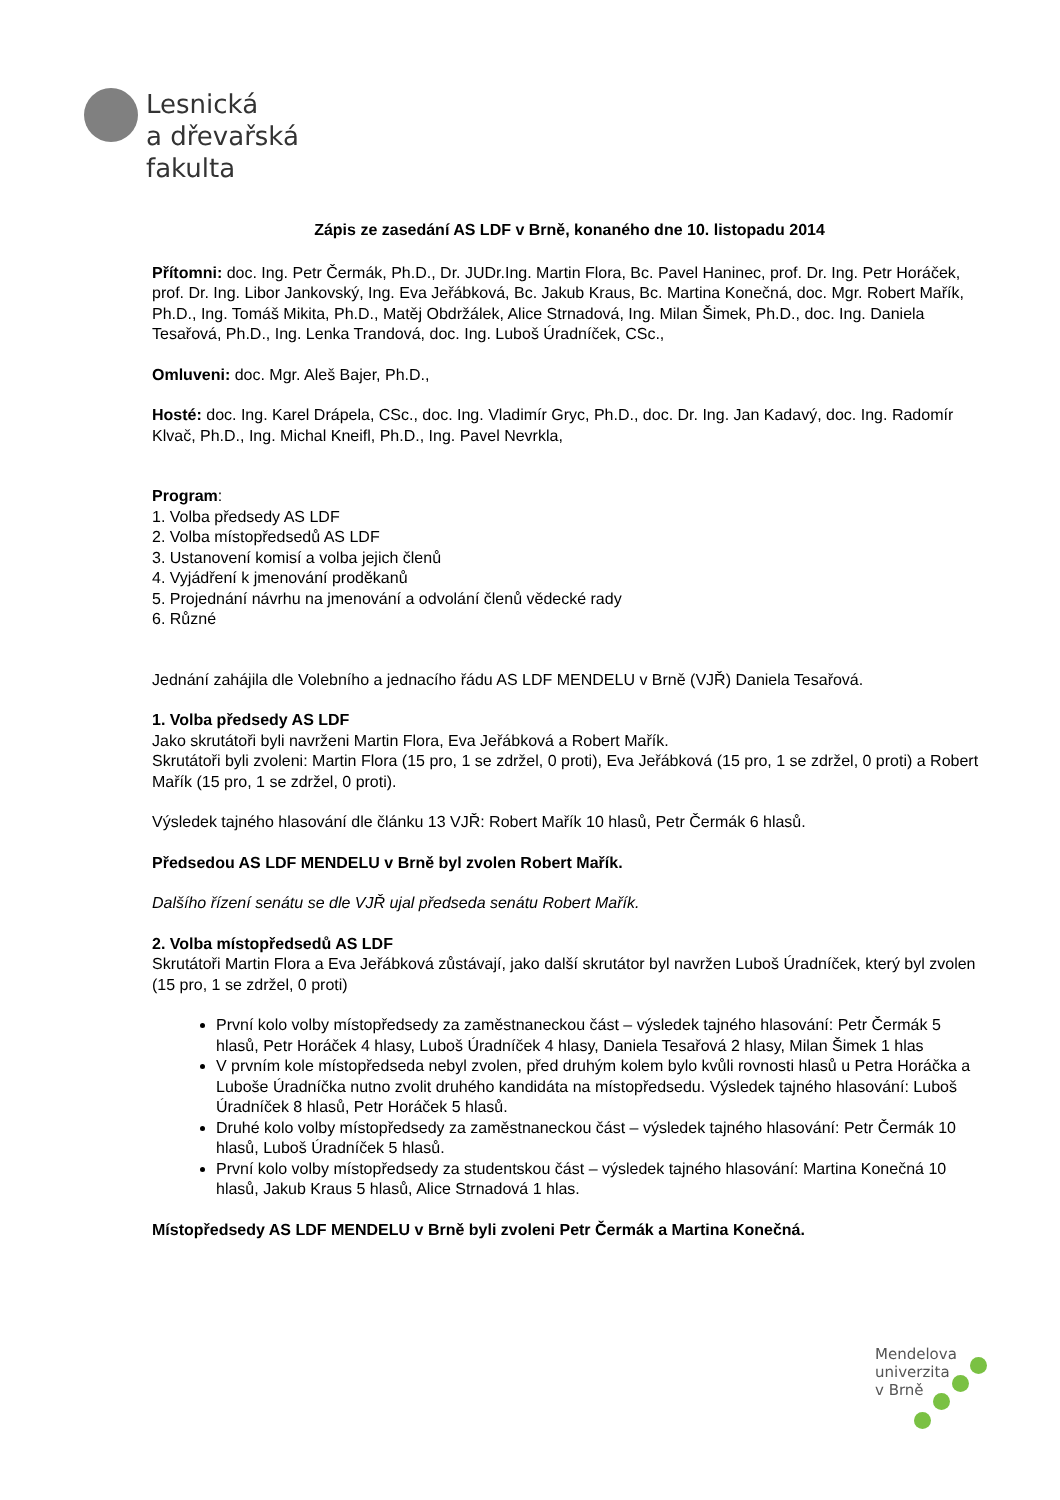Lesnická
a dřevařská
fakulta
Zápis ze zasedání AS LDF v Brně, konaného dne 10. listopadu 2014
Přítomni: doc. Ing. Petr Čermák, Ph.D., Dr. JUDr.Ing. Martin Flora, Bc. Pavel Haninec, prof. Dr. Ing. Petr Horáček, prof. Dr. Ing. Libor Jankovský, Ing. Eva Jeřábková, Bc. Jakub Kraus, Bc. Martina Konečná, doc. Mgr. Robert Mařík, Ph.D., Ing. Tomáš Mikita, Ph.D., Matěj Obdržálek, Alice Strnadová, Ing. Milan Šimek, Ph.D., doc. Ing. Daniela Tesařová, Ph.D., Ing. Lenka Trandová, doc. Ing. Luboš Úradníček, CSc.,
Omluveni: doc. Mgr. Aleš Bajer, Ph.D.,
Hosté: doc. Ing. Karel Drápela, CSc., doc. Ing. Vladimír Gryc, Ph.D., doc. Dr. Ing. Jan Kadavý, doc. Ing. Radomír Klvač, Ph.D., Ing. Michal Kneifl, Ph.D., Ing. Pavel Nevrkla,
Program:
1. Volba předsedy AS LDF
2. Volba místopředsedů AS LDF
3. Ustanovení komisí a volba jejich členů
4. Vyjádření k jmenování proděkanů
5. Projednání návrhu na jmenování a odvolání členů vědecké rady
6. Různé
Jednání zahájila dle Volebního a jednacího řádu AS LDF MENDELU v Brně (VJŘ) Daniela Tesařová.
1. Volba předsedy AS LDF
Jako skrutátoři byli navrženi Martin Flora, Eva Jeřábková a Robert Mařík.
Skrutátoři byli zvoleni: Martin Flora (15 pro, 1 se zdržel, 0 proti), Eva Jeřábková (15 pro, 1 se zdržel, 0 proti) a Robert Mařík (15 pro, 1 se zdržel, 0 proti).
Výsledek tajného hlasování dle článku 13 VJŘ: Robert Mařík 10 hlasů, Petr Čermák 6 hlasů.
Předsedou AS LDF MENDELU v Brně byl zvolen Robert Mařík.
Dalšího řízení senátu se dle VJŘ ujal předseda senátu Robert Mařík.
2. Volba místopředsedů AS LDF
Skrutátoři Martin Flora a Eva Jeřábková zůstávají, jako další skrutátor byl navržen Luboš Úradníček, který byl zvolen (15 pro, 1 se zdržel, 0 proti)
První kolo volby místopředsedy za zaměstnaneckou část – výsledek tajného hlasování: Petr Čermák 5 hlasů, Petr Horáček 4 hlasy, Luboš Úradníček 4 hlasy, Daniela Tesařová 2 hlasy, Milan Šimek 1 hlas
V prvním kole místopředseda nebyl zvolen, před druhým kolem bylo kvůli rovnosti hlasů u Petra Horáčka a Luboše Úradníčka nutno zvolit druhého kandidáta na místopředsedu. Výsledek tajného hlasování: Luboš Úradníček 8 hlasů, Petr Horáček 5 hlasů.
Druhé kolo volby místopředsedy za zaměstnaneckou část – výsledek tajného hlasování: Petr Čermák 10 hlasů, Luboš Úradníček 5 hlasů.
První kolo volby místopředsedy za studentskou část – výsledek tajného hlasování: Martina Konečná 10 hlasů, Jakub Kraus 5 hlasů, Alice Strnadová 1 hlas.
Místopředsedy AS LDF MENDELU v Brně byli zvoleni Petr Čermák a Martina Konečná.
Mendelova
univerzita
v Brně